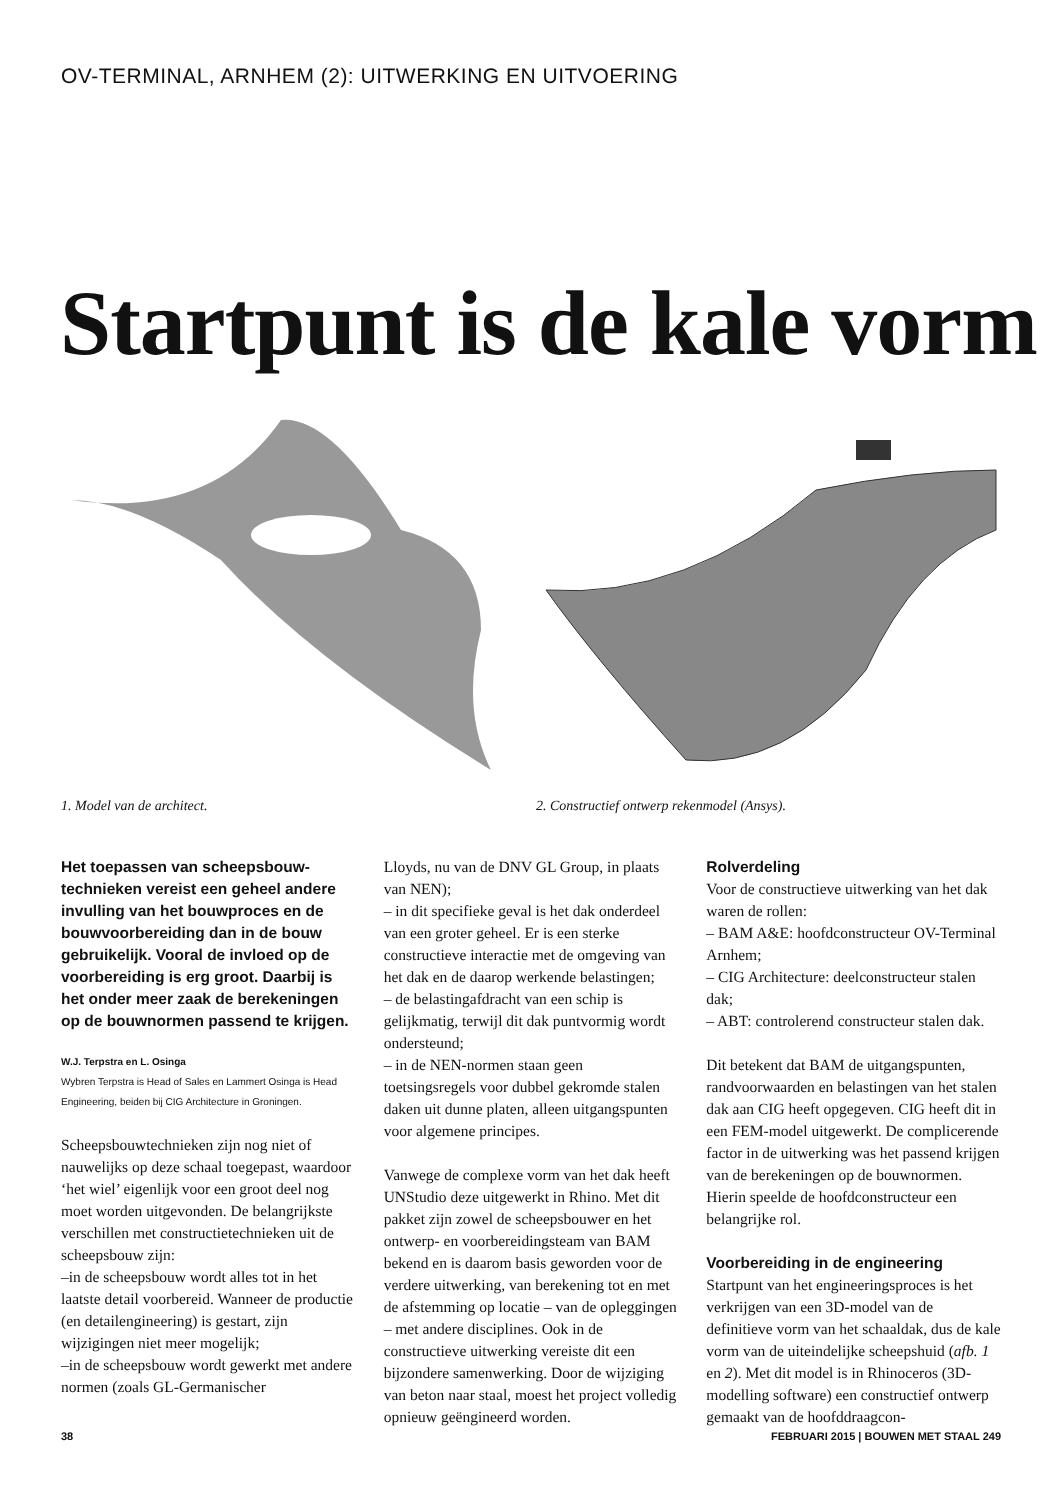OV-TERMINAL, ARNHEM (2): UITWERKING EN UITVOERING
Startpunt is de kale vorm
1. Model van de architect. 2. Constructief ontwerp rekenmodel (Ansys).
Het toepassen van scheepsbouw-technieken vereist een geheel andere invulling van het bouwproces en de bouwvoorbereiding dan in de bouw gebruikelijk. Vooral de invloed op de voorbereiding is erg groot. Daarbij is het onder meer zaak de berekeningen op de bouwnormen passend te krijgen.
W.J. Terpstra en L. Osinga
Wybren Terpstra is Head of Sales en Lammert Osinga is Head Engineering, beiden bij CIG Architecture in Groningen.
Scheepsbouwtechnieken zijn nog niet of nauwelijks op deze schaal toegepast, waardoor ‘het wiel’ eigenlijk voor een groot deel nog moet worden uitgevonden. De belangrijkste verschillen met constructietechnieken uit de scheepsbouw zijn:
–in de scheepsbouw wordt alles tot in het laatste detail voorbereid. Wanneer de productie (en detailengineering) is gestart, zijn wijzigingen niet meer mogelijk;
–in de scheepsbouw wordt gewerkt met andere normen (zoals GL-Germanischer
Lloyds, nu van de DNV GL Group, in plaats van NEN);
– in dit specifieke geval is het dak onderdeel van een groter geheel. Er is een sterke constructieve interactie met de omgeving van het dak en de daarop werkende belastingen;
– de belastingafdracht van een schip is gelijkmatig, terwijl dit dak puntvormig wordt ondersteund;
– in de NEN-normen staan geen toetsingsregels voor dubbel gekromde stalen daken uit dunne platen, alleen uitgangspunten voor algemene principes.
Vanwege de complexe vorm van het dak heeft UNStudio deze uitgewerkt in Rhino. Met dit pakket zijn zowel de scheepsbouwer en het ontwerp- en voorbereidingsteam van BAM bekend en is daarom basis geworden voor de verdere uitwerking, van berekening tot en met de afstemming op locatie – van de opleggingen – met andere disciplines. Ook in de constructieve uitwerking vereiste dit een bijzondere samenwerking. Door de wijziging van beton naar staal, moest het project volledig opnieuw geëngineerd worden.
Rolverdeling
Voor de constructieve uitwerking van het dak waren de rollen:
– BAM A&E: hoofdconstructeur OV-Terminal Arnhem;
– CIG Architecture: deelconstructeur stalen dak;
– ABT: controlerend constructeur stalen dak.
Dit betekent dat BAM de uitgangspunten, randvoorwaarden en belastingen van het stalen dak aan CIG heeft opgegeven. CIG heeft dit in een FEM-model uitgewerkt. De complicerende factor in de uitwerking was het passend krijgen van de berekeningen op de bouwnormen. Hierin speelde de hoofdconstructeur een belangrijke rol.
Voorbereiding in de engineering
Startpunt van het engineeringsproces is het verkrijgen van een 3D-model van de definitieve vorm van het schaaldak, dus de kale vorm van de uiteindelijke scheepshuid (afb. 1 en 2). Met dit model is in Rhinoceros (3D-modelling software) een constructief ontwerp gemaakt van de hoofddraagcon-
38 FEBRUARI 2015 | BOUWEN MET STAAL 249